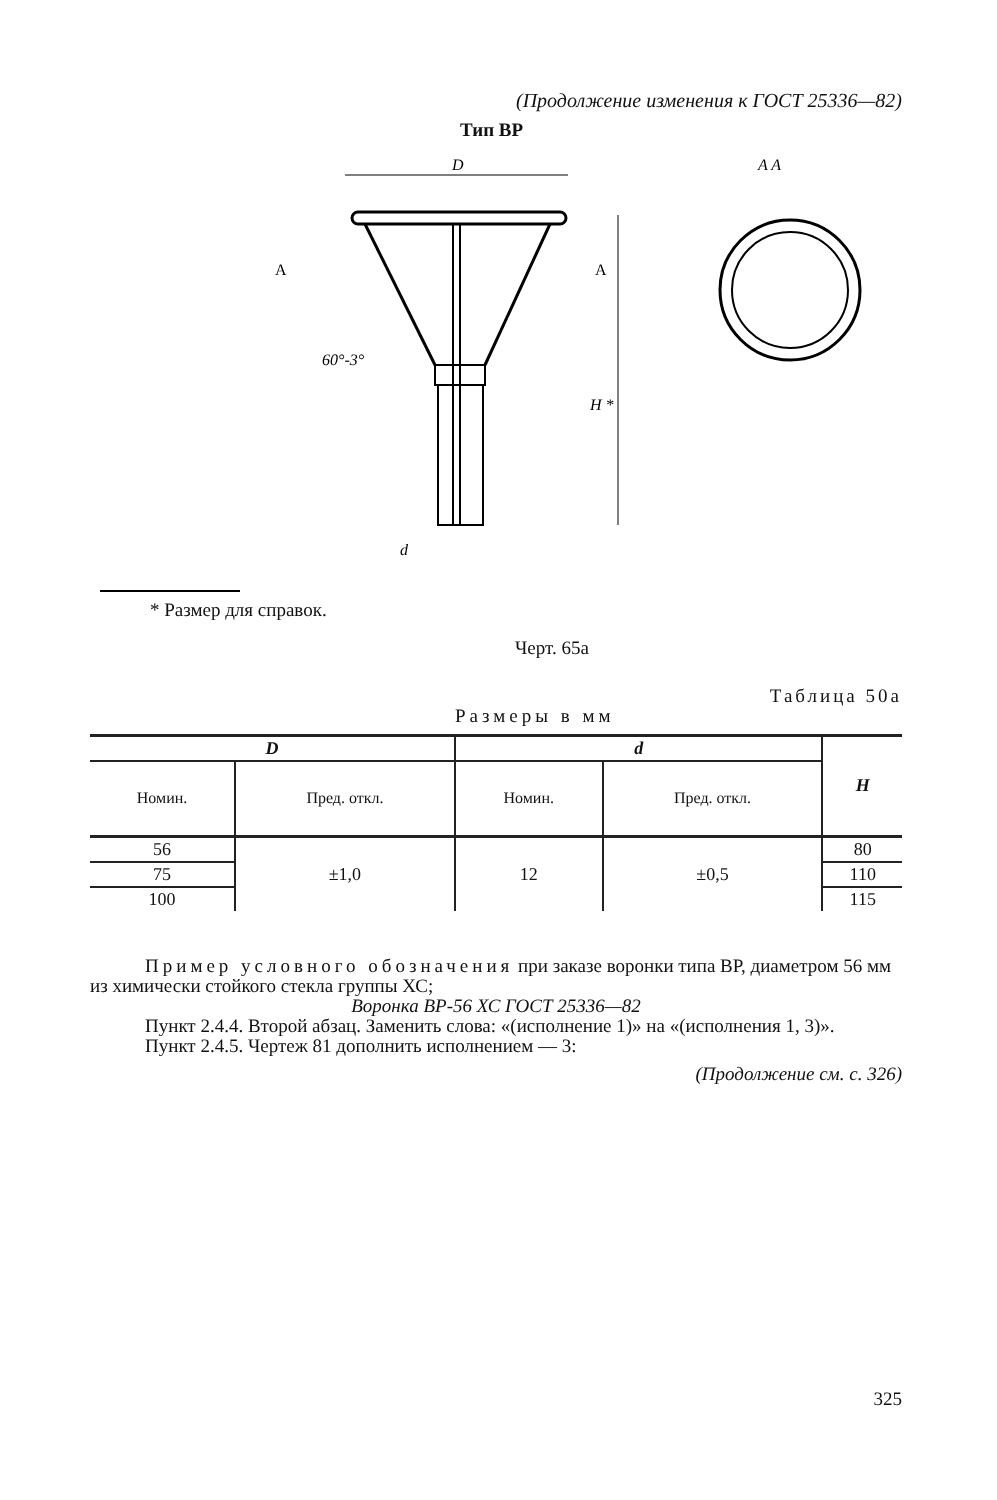(Продолжение изменения к ГОСТ 25336—82)
Тип ВР
D
A
A
60°-3°
H *
d
A A
* Размер для справок.
Черт. 65а
Таблица 50а
Размеры в мм
| D | | d | | H |
| --- | --- | --- | --- | --- |
| Номин. | Пред. откл. | Номин. | Пред. откл. | |
| 56 | ±1,0 | 12 | ±0,5 | 80 |
| 75 | | | | 110 |
| 100 | | | | 115 |
Пример условного обозначения при заказе воронки типа ВР, диаметром 56 мм из химически стойкого стекла группы ХС;
Воронка ВР-56 ХС ГОСТ 25336—82
Пункт 2.4.4. Второй абзац. Заменить слова: «(исполнение 1)» на «(исполнения 1, 3)».
Пункт 2.4.5. Чертеж 81 дополнить исполнением — 3:
(Продолжение см. с. 326)
325